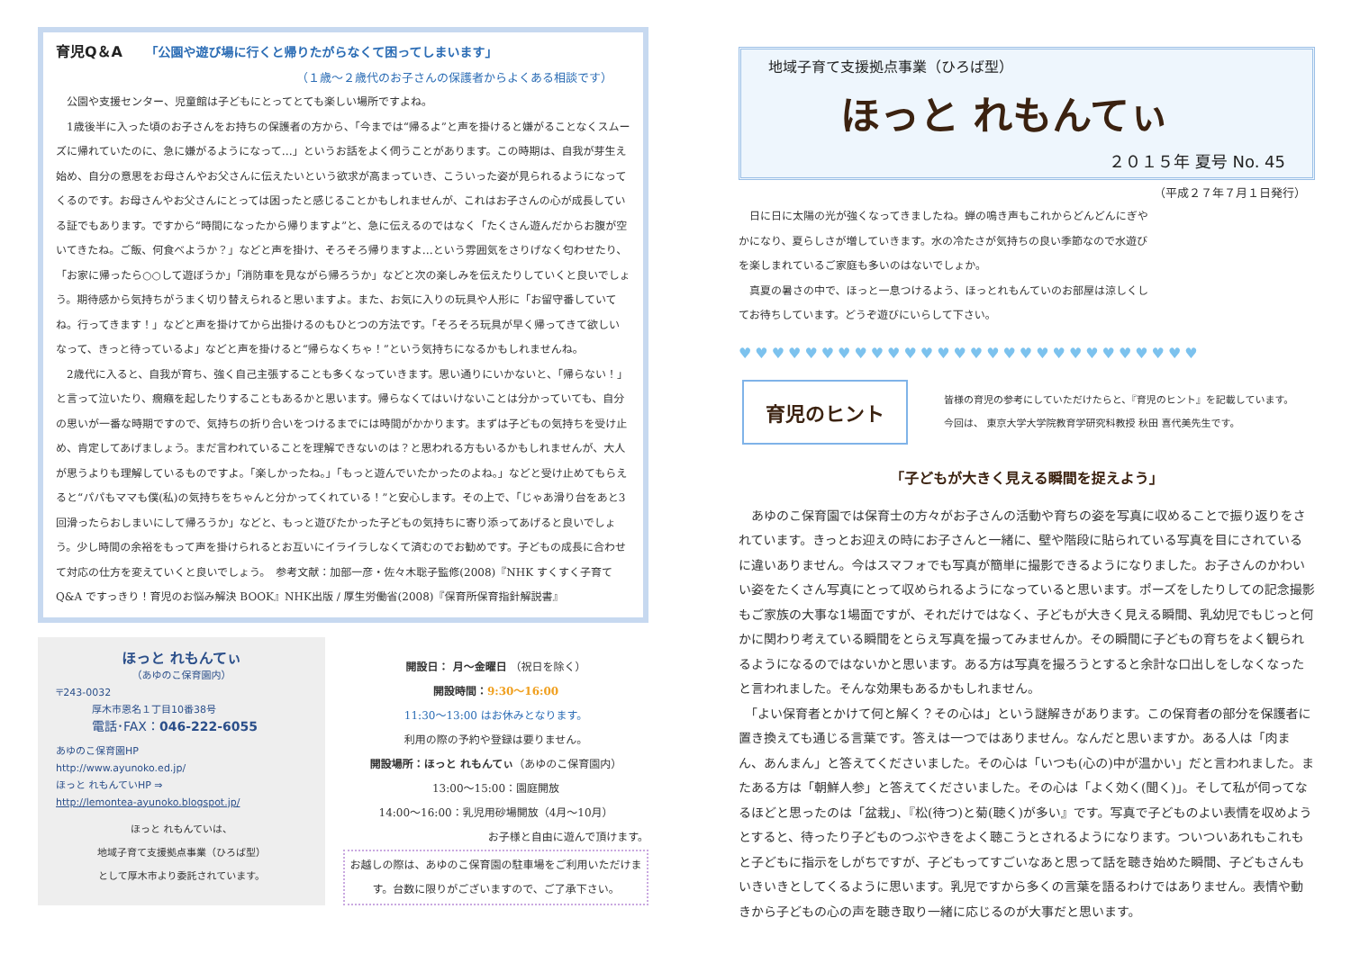育児Q＆A 「公園や遊び場に行くと帰りたがらなくて困ってしまいます」
（１歳～２歳代のお子さんの保護者からよくある相談です）
　公園や支援センター、児童館は子どもにとってとても楽しい場所ですよね。
　1歳後半に入った頃のお子さんをお持ちの保護者の方から、「今までは“帰るよ”と声を掛けると嫌がることなくスムーズに帰れていたのに、急に嫌がるようになって…」というお話をよく伺うことがあります。この時期は、自我が芽生え始め、自分の意思をお母さんやお父さんに伝えたいという欲求が高まっていき、こういった姿が見られるようになってくるのです。お母さんやお父さんにとっては困ったと感じることかもしれませんが、これはお子さんの心が成長している証でもあります。ですから“時間になったから帰りますよ”と、急に伝えるのではなく「たくさん遊んだからお腹が空いてきたね。ご飯、何食べようか？」などと声を掛け、そろそろ帰りますよ…という雰囲気をさりげなく匂わせたり、「お家に帰ったら○○して遊ぼうか」「消防車を見ながら帰ろうか」などと次の楽しみを伝えたりしていくと良いでしょう。期待感から気持ちがうまく切り替えられると思いますよ。また、お気に入りの玩具や人形に「お留守番していてね。行ってきます！」などと声を掛けてから出掛けるのもひとつの方法です。「そろそろ玩具が早く帰ってきて欲しいなって、きっと待っているよ」などと声を掛けると“帰らなくちゃ！”という気持ちになるかもしれませんね。
　2歳代に入ると、自我が育ち、強く自己主張することも多くなっていきます。思い通りにいかないと、「帰らない！」と言って泣いたり、癇癪を起したりすることもあるかと思います。帰らなくてはいけないことは分かっていても、自分の思いが一番な時期ですので、気持ちの折り合いをつけるまでには時間がかかります。まずは子どもの気持ちを受け止め、肯定してあげましょう。まだ言われていることを理解できないのは？と思われる方もいるかもしれませんが、大人が思うよりも理解しているものですよ。「楽しかったね。」「もっと遊んでいたかったのよね。」などと受け止めてもらえると“パパもママも僕(私)の気持ちをちゃんと分かってくれている！”と安心します。その上で、「じゃあ滑り台をあと3回滑ったらおしまいにして帰ろうか」などと、もっと遊びたかった子どもの気持ちに寄り添ってあげると良いでしょう。少し時間の余裕をもって声を掛けられるとお互いにイライラしなくて済むのでお勧めです。子どもの成長に合わせて対応の仕方を変えていくと良いでしょう。　参考文献：加部一彦・佐々木聡子監修(2008)『NHK すくすく子育て Q&A ですっきり！育児のお悩み解決 BOOK』NHK出版 / 厚生労働省(2008)『保育所保育指針解説書』
ほっと れもんてぃ
（あゆのこ保育園内）
〒243-0032
厚木市恩名１丁目10番38号
電話･FAX：046-222-6055
あゆのこ保育園HP
http://www.ayunoko.ed.jp/
ほっと れもんていHP ⇒
http://lemontea-ayunoko.blogspot.jp/
ほっと れもんていは、
地域子育て支援拠点事業（ひろば型）
として厚木市より委託されています。
開設日： 月～金曜日 （祝日を除く）
開設時間：9:30～16:00
11:30～13:00 はお休みとなります。
利用の際の予約や登録は要りません。
開設場所：ほっと れもんてぃ（あゆのこ保育園内）
13:00～15:00：園庭開放
14:00～16:00：乳児用砂場開放（4月～10月）
お子様と自由に遊んで頂けます。
お越しの際は、あゆのこ保育園の駐車場をご利用いただけます。台数に限りがございますので、ご了承下さい。
地域子育て支援拠点事業（ひろば型）
ほっと れもんてぃ
２０１５年 夏号 No. 45
（平成２７年７月１日発行）
　日に日に太陽の光が強くなってきましたね。蝉の鳴き声もこれからどんどんにぎやかになり、夏らしさが増していきます。水の冷たさが気持ちの良い季節なので水遊びを楽しまれているご家庭も多いのはないでしょか。
　真夏の暑さの中で、ほっと一息つけるよう、ほっとれもんていのお部屋は涼しくしてお待ちしています。どうぞ遊びにいらして下さい。
♥♥♥♥♥♥♥♥♥♥♥♥♥♥♥♥♥♥♥♥♥♥♥♥♥♥♥♥
育児のヒント
皆様の育児の参考にしていただけたらと、『育児のヒント』を記載しています。
今回は、 東京大学大学院教育学研究科教授 秋田 喜代美先生です。
「子どもが大きく見える瞬間を捉えよう」
　あゆのこ保育園では保育士の方々がお子さんの活動や育ちの姿を写真に収めることで振り返りをされています。きっとお迎えの時にお子さんと一緒に、壁や階段に貼られている写真を目にされているに違いありません。今はスマフォでも写真が簡単に撮影できるようになりました。お子さんのかわいい姿をたくさん写真にとって収められるようになっていると思います。ポーズをしたりしての記念撮影もご家族の大事な1場面ですが、それだけではなく、子どもが大きく見える瞬間、乳幼児でもじっと何かに関わり考えている瞬間をとらえ写真を撮ってみませんか。その瞬間に子どもの育ちをよく観られるようになるのではないかと思います。ある方は写真を撮ろうとすると余計な口出しをしなくなったと言われました。そんな効果もあるかもしれません。
　「よい保育者とかけて何と解く？その心は」という謎解きがあります。この保育者の部分を保護者に置き換えても通じる言葉です。答えは一つではありません。なんだと思いますか。ある人は「肉まん、あんまん」と答えてくださいました。その心は「いつも(心の)中が温かい」だと言われました。またある方は「朝鮮人参」と答えてくださいました。その心は「よく効く(聞く)」。そして私が伺ってなるほどと思ったのは「盆栽」、『松(待つ)と菊(聴く)が多い』です。写真で子どものよい表情を収めようとすると、待ったり子どものつぶやきをよく聴こうとされるようになります。ついついあれもこれもと子どもに指示をしがちですが、子どもってすごいなあと思って話を聴き始めた瞬間、子どもさんもいきいきとしてくるように思います。乳児ですから多くの言葉を語るわけではありません。表情や動きから子どもの心の声を聴き取り一緒に応じるのが大事だと思います。